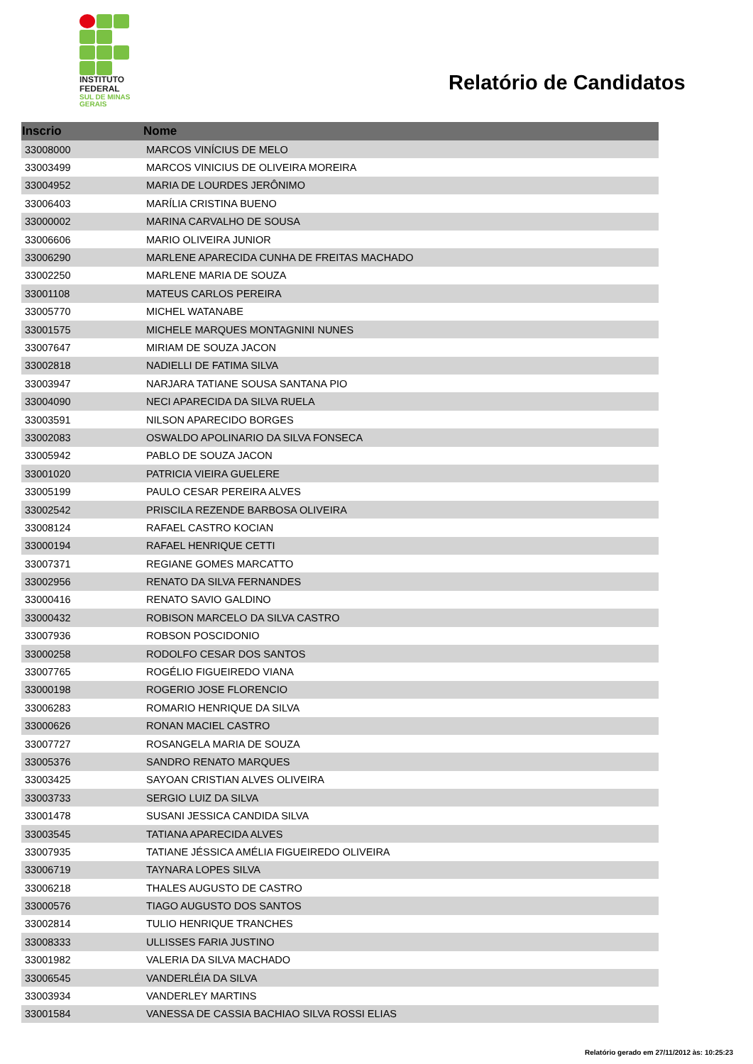INSTITUTO
FEDERAL
SUL DE MINAS
GERAIS
Relatório de Candidatos
| Inscrio | Nome |
| --- | --- |
| 33008000 | MARCOS VINÍCIUS DE MELO |
| 33003499 | MARCOS VINICIUS DE OLIVEIRA MOREIRA |
| 33004952 | MARIA DE LOURDES JERÔNIMO |
| 33006403 | MARÍLIA CRISTINA BUENO |
| 33000002 | MARINA CARVALHO DE SOUSA |
| 33006606 | MARIO OLIVEIRA JUNIOR |
| 33006290 | MARLENE APARECIDA CUNHA DE FREITAS MACHADO |
| 33002250 | MARLENE MARIA DE SOUZA |
| 33001108 | MATEUS CARLOS PEREIRA |
| 33005770 | MICHEL WATANABE |
| 33001575 | MICHELE MARQUES MONTAGNINI NUNES |
| 33007647 | MIRIAM DE SOUZA JACON |
| 33002818 | NADIELLI DE FATIMA SILVA |
| 33003947 | NARJARA TATIANE SOUSA SANTANA PIO |
| 33004090 | NECI APARECIDA DA SILVA RUELA |
| 33003591 | NILSON APARECIDO BORGES |
| 33002083 | OSWALDO APOLINARIO DA SILVA FONSECA |
| 33005942 | PABLO DE SOUZA JACON |
| 33001020 | PATRICIA VIEIRA GUELERE |
| 33005199 | PAULO CESAR PEREIRA ALVES |
| 33002542 | PRISCILA REZENDE BARBOSA OLIVEIRA |
| 33008124 | RAFAEL CASTRO KOCIAN |
| 33000194 | RAFAEL HENRIQUE CETTI |
| 33007371 | REGIANE GOMES MARCATTO |
| 33002956 | RENATO DA SILVA FERNANDES |
| 33000416 | RENATO SAVIO GALDINO |
| 33000432 | ROBISON MARCELO DA SILVA CASTRO |
| 33007936 | ROBSON POSCIDONIO |
| 33000258 | RODOLFO CESAR DOS SANTOS |
| 33007765 | ROGÉLIO FIGUEIREDO VIANA |
| 33000198 | ROGERIO JOSE FLORENCIO |
| 33006283 | ROMARIO HENRIQUE DA SILVA |
| 33000626 | RONAN MACIEL CASTRO |
| 33007727 | ROSANGELA MARIA DE SOUZA |
| 33005376 | SANDRO RENATO MARQUES |
| 33003425 | SAYOAN CRISTIAN ALVES OLIVEIRA |
| 33003733 | SERGIO LUIZ DA SILVA |
| 33001478 | SUSANI JESSICA CANDIDA SILVA |
| 33003545 | TATIANA APARECIDA ALVES |
| 33007935 | TATIANE JÉSSICA AMÉLIA FIGUEIREDO OLIVEIRA |
| 33006719 | TAYNARA LOPES SILVA |
| 33006218 | THALES AUGUSTO DE CASTRO |
| 33000576 | TIAGO AUGUSTO DOS SANTOS |
| 33002814 | TULIO HENRIQUE TRANCHES |
| 33008333 | ULLISSES FARIA JUSTINO |
| 33001982 | VALERIA DA SILVA MACHADO |
| 33006545 | VANDERLÉIA DA SILVA |
| 33003934 | VANDERLEY MARTINS |
| 33001584 | VANESSA DE CASSIA BACHIAO SILVA ROSSI ELIAS |
Relatório gerado em 27/11/2012 às: 10:25:23